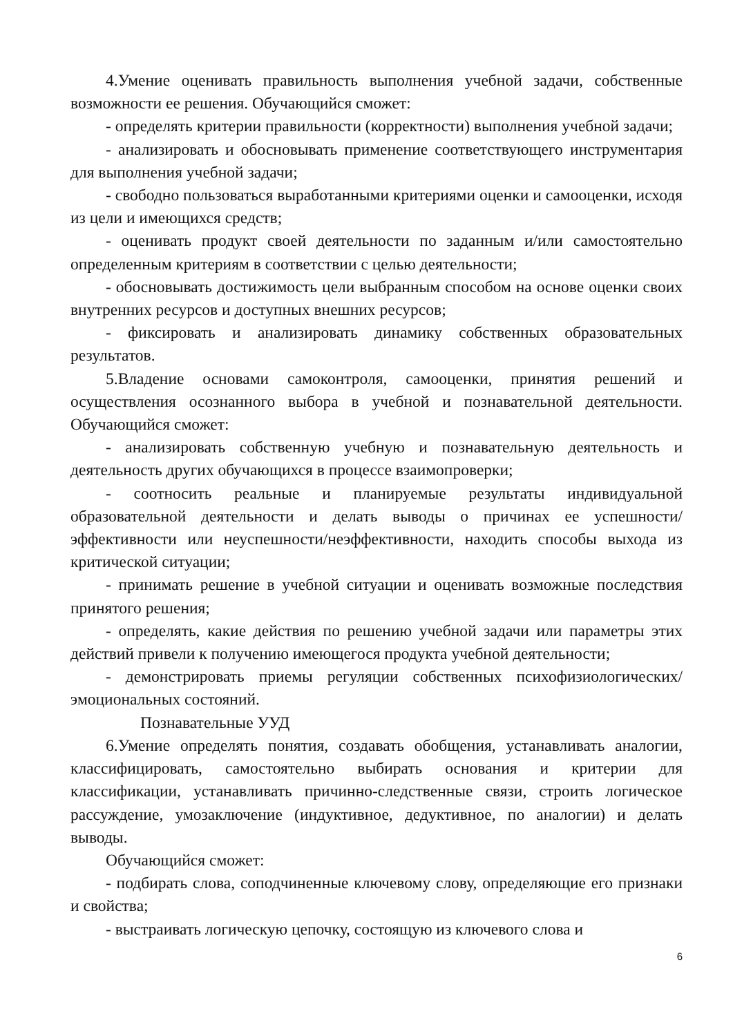4.Умение оценивать правильность выполнения учебной задачи, собственные возможности ее решения. Обучающийся сможет:
- определять критерии правильности (корректности) выполнения учебной задачи;
- анализировать и обосновывать применение соответствующего инструментария для выполнения учебной задачи;
- свободно пользоваться выработанными критериями оценки и самооценки, исходя из цели и имеющихся средств;
- оценивать продукт своей деятельности по заданным и/или самостоятельно определенным критериям в соответствии с целью деятельности;
- обосновывать достижимость цели выбранным способом на основе оценки своих внутренних ресурсов и доступных внешних ресурсов;
- фиксировать и анализировать динамику собственных образовательных результатов.
5.Владение основами самоконтроля, самооценки, принятия решений и осуществления осознанного выбора в учебной и познавательной деятельности. Обучающийся сможет:
- анализировать собственную учебную и познавательную деятельность и деятельность других обучающихся в процессе взаимопроверки;
- соотносить реальные и планируемые результаты индивидуальной образовательной деятельности и делать выводы о причинах ее успешности/эффективности или неуспешности/неэффективности, находить способы выхода из критической ситуации;
- принимать решение в учебной ситуации и оценивать возможные последствия принятого решения;
- определять, какие действия по решению учебной задачи или параметры этих действий привели к получению имеющегося продукта учебной деятельности;
- демонстрировать приемы регуляции собственных психофизиологических/эмоциональных состояний.
Познавательные УУД
6.Умение определять понятия, создавать обобщения, устанавливать аналогии, классифицировать, самостоятельно выбирать основания и критерии для классификации, устанавливать причинно-следственные связи, строить логическое рассуждение, умозаключение (индуктивное, дедуктивное, по аналогии) и делать выводы.
Обучающийся сможет:
- подбирать слова, соподчиненные ключевому слову, определяющие его признаки и свойства;
- выстраивать логическую цепочку, состоящую из ключевого слова и
6